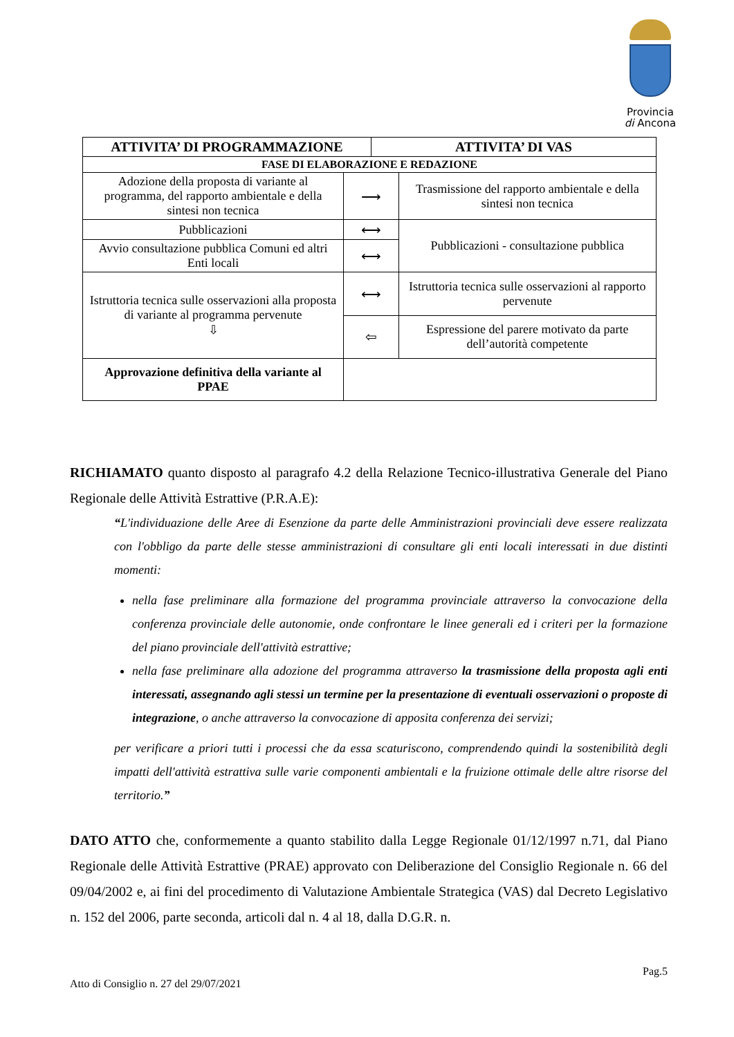Provincia
di Ancona
| ATTIVITA’ DI PROGRAMMAZIONE | | ATTIVITA’ DI VAS | |
| --- | --- | --- | --- |
| FASE DI ELABORAZIONE E REDAZIONE | | | |
| Adozione della proposta di variante al programma, del rapporto ambientale e della sintesi non tecnica | ⟶ | | Trasmissione del rapporto ambientale e della sintesi non tecnica |
| Pubblicazioni | ⟷ | | Pubblicazioni - consultazione pubblica |
| Avvio consultazione pubblica Comuni ed altri Enti locali | ⟷ | | |
| Istruttoria tecnica sulle osservazioni alla proposta di variante al programma pervenute ⇩ | ⟷ | | Istruttoria tecnica sulle osservazioni al rapporto pervenute |
| | ⇦ | | Espressione del parere motivato da parte dell’autorità competente |
| Approvazione definitiva della variante al PPAE | | | |
RICHIAMATO quanto disposto al paragrafo 4.2 della Relazione Tecnico-illustrativa Generale del Piano Regionale delle Attività Estrattive (P.R.A.E):
“L'individuazione delle Aree di Esenzione da parte delle Amministrazioni provinciali deve essere realizzata con l'obbligo da parte delle stesse amministrazioni di consultare gli enti locali interessati in due distinti momenti:
nella fase preliminare alla formazione del programma provinciale attraverso la convocazione della conferenza provinciale delle autonomie, onde confrontare le linee generali ed i criteri per la formazione del piano provinciale dell'attività estrattive;
nella fase preliminare alla adozione del programma attraverso la trasmissione della proposta agli enti interessati, assegnando agli stessi un termine per la presentazione di eventuali osservazioni o proposte di integrazione, o anche attraverso la convocazione di apposita conferenza dei servizi;
per verificare a priori tutti i processi che da essa scaturiscono, comprendendo quindi la sostenibilità degli impatti dell'attività estrattiva sulle varie componenti ambientali e la fruizione ottimale delle altre risorse del territorio.”
DATO ATTO che, conformemente a quanto stabilito dalla Legge Regionale 01/12/1997 n.71, dal Piano Regionale delle Attività Estrattive (PRAE) approvato con Deliberazione del Consiglio Regionale n. 66 del 09/04/2002 e, ai fini del procedimento di Valutazione Ambientale Strategica (VAS) dal Decreto Legislativo n. 152 del 2006, parte seconda, articoli dal n. 4 al 18, dalla D.G.R. n.
Pag.5
Atto di Consiglio n. 27 del 29/07/2021